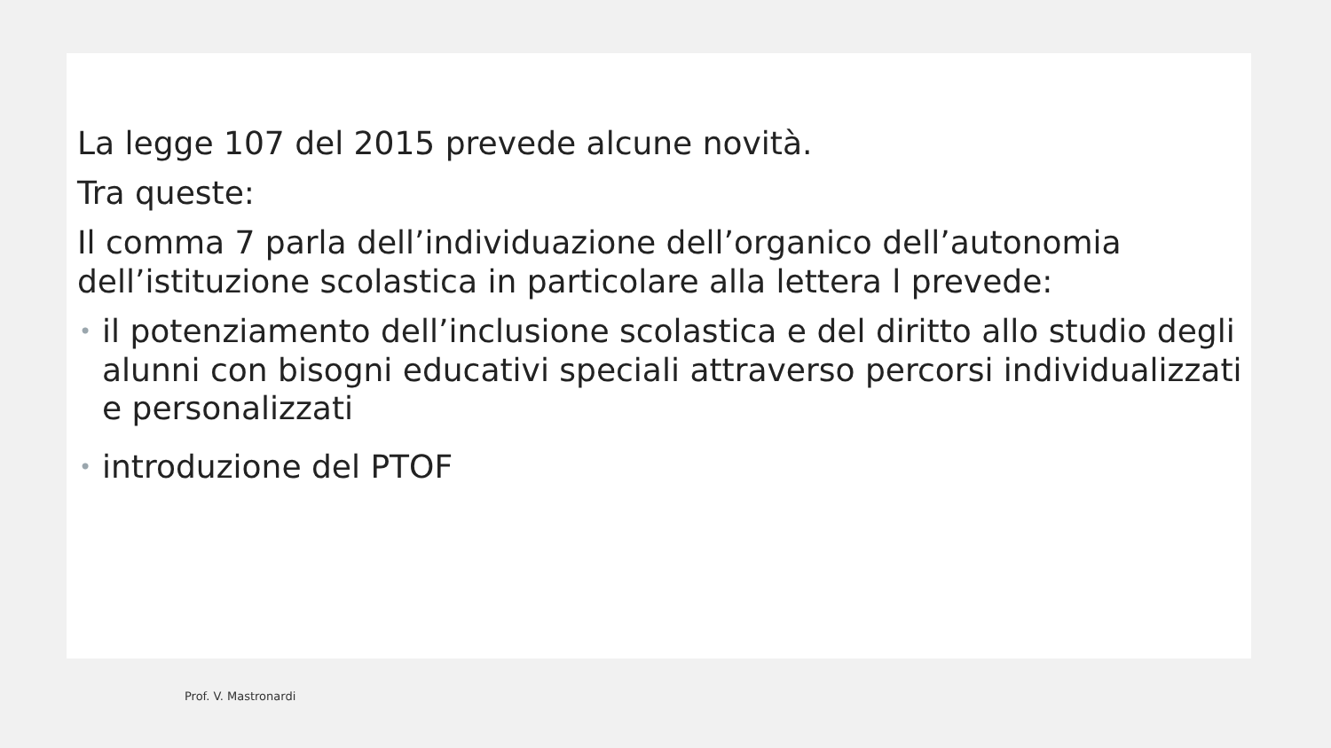La legge 107 del 2015 prevede alcune novità.
Tra queste:
Il comma 7 parla dell’individuazione dell’organico dell’autonomia dell’istituzione scolastica in particolare alla lettera l prevede:
• il potenziamento dell’inclusione scolastica e del diritto allo studio degli alunni con bisogni educativi speciali attraverso percorsi individualizzati e personalizzati
• introduzione del PTOF
Prof. V. Mastronardi